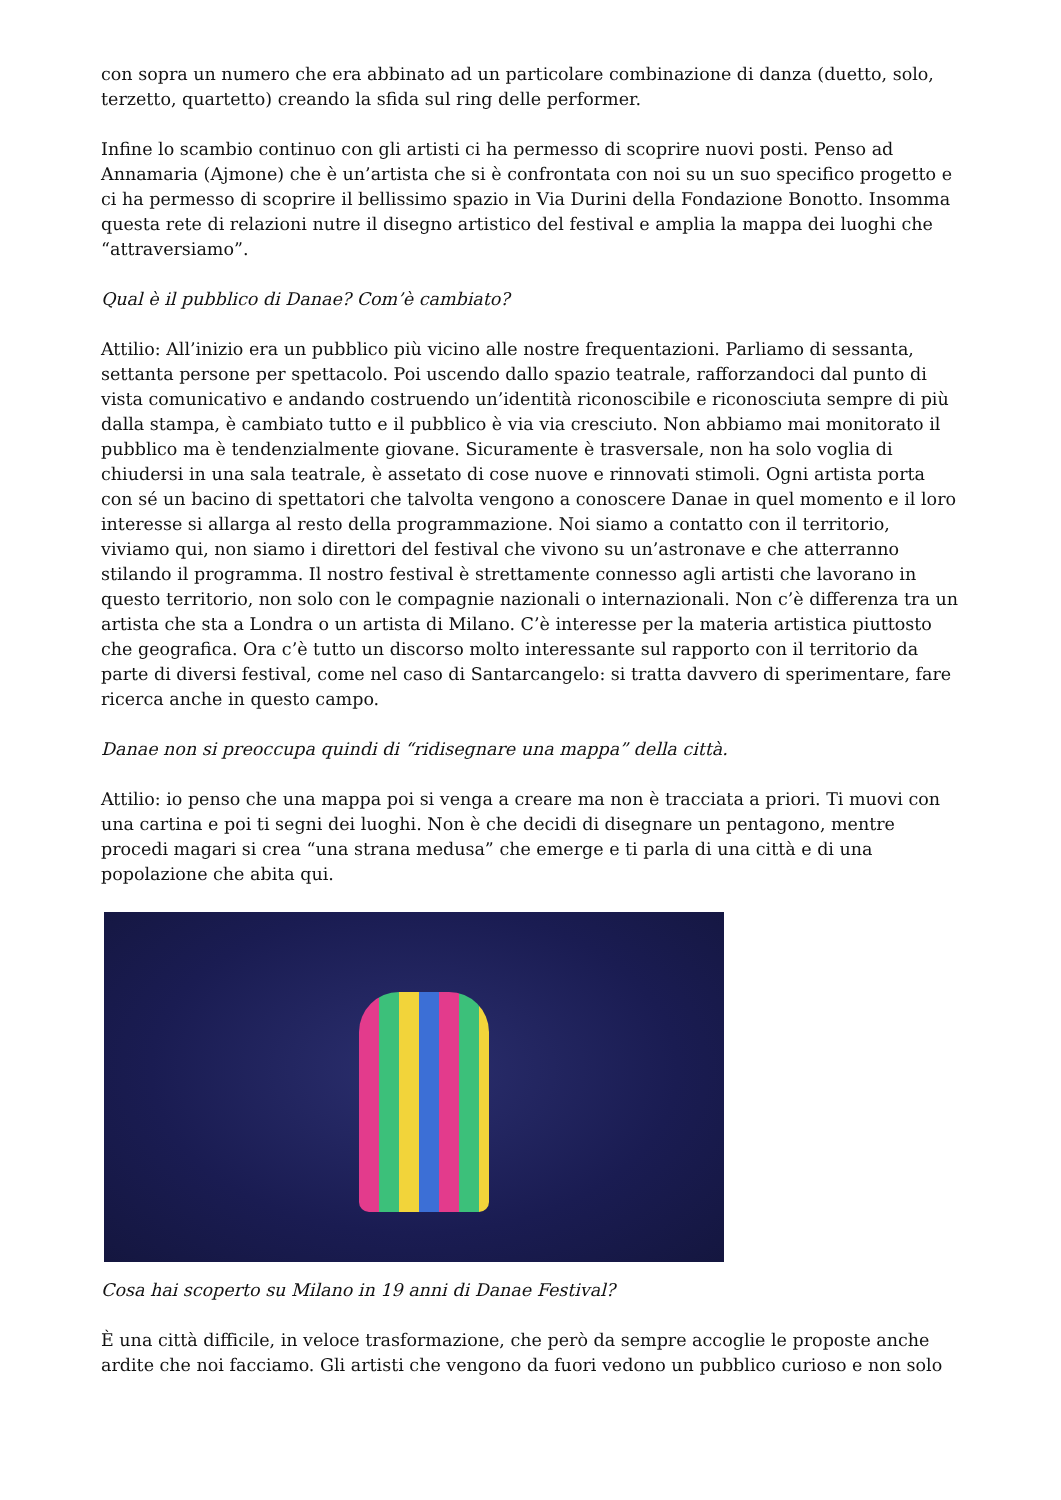con sopra un numero che era abbinato ad un particolare combinazione di danza (duetto, solo, terzetto, quartetto) creando la sfida sul ring delle performer.
Infine lo scambio continuo con gli artisti ci ha permesso di scoprire nuovi posti. Penso ad Annamaria (Ajmone) che è un’artista che si è confrontata con noi su un suo specifico progetto e ci ha permesso di scoprire il bellissimo spazio in Via Durini della Fondazione Bonotto. Insomma questa rete di relazioni nutre il disegno artistico del festival e amplia la mappa dei luoghi che “attraversiamo”.
Qual è il pubblico di Danae? Com’è cambiato?
Attilio: All’inizio era un pubblico più vicino alle nostre frequentazioni. Parliamo di sessanta, settanta persone per spettacolo. Poi uscendo dallo spazio teatrale, rafforzandoci dal punto di vista comunicativo e andando costruendo un’identità riconoscibile e riconosciuta sempre di più dalla stampa, è cambiato tutto e il pubblico è via via cresciuto. Non abbiamo mai monitorato il pubblico ma è tendenzialmente giovane. Sicuramente è trasversale, non ha solo voglia di chiudersi in una sala teatrale, è assetato di cose nuove e rinnovati stimoli. Ogni artista porta con sé un bacino di spettatori che talvolta vengono a conoscere Danae in quel momento e il loro interesse si allarga al resto della programmazione. Noi siamo a contatto con il territorio, viviamo qui, non siamo i direttori del festival che vivono su un’astronave e che atterranno stilando il programma. Il nostro festival è strettamente connesso agli artisti che lavorano in questo territorio, non solo con le compagnie nazionali o internazionali. Non c’è differenza tra un artista che sta a Londra o un artista di Milano. C’è interesse per la materia artistica piuttosto che geografica. Ora c’è tutto un discorso molto interessante sul rapporto con il territorio da parte di diversi festival, come nel caso di Santarcangelo: si tratta davvero di sperimentare, fare ricerca anche in questo campo.
Danae non si preoccupa quindi di “ridisegnare una mappa” della città.
Attilio: io penso che una mappa poi si venga a creare ma non è tracciata a priori. Ti muovi con una cartina e poi ti segni dei luoghi. Non è che decidi di disegnare un pentagono, mentre procedi magari si crea “una strana medusa” che emerge e ti parla di una città e di una popolazione che abita qui.
Cosa hai scoperto su Milano in 19 anni di Danae Festival?
È una città difficile, in veloce trasformazione, che però da sempre accoglie le proposte anche ardite che noi facciamo. Gli artisti che vengono da fuori vedono un pubblico curioso e non solo